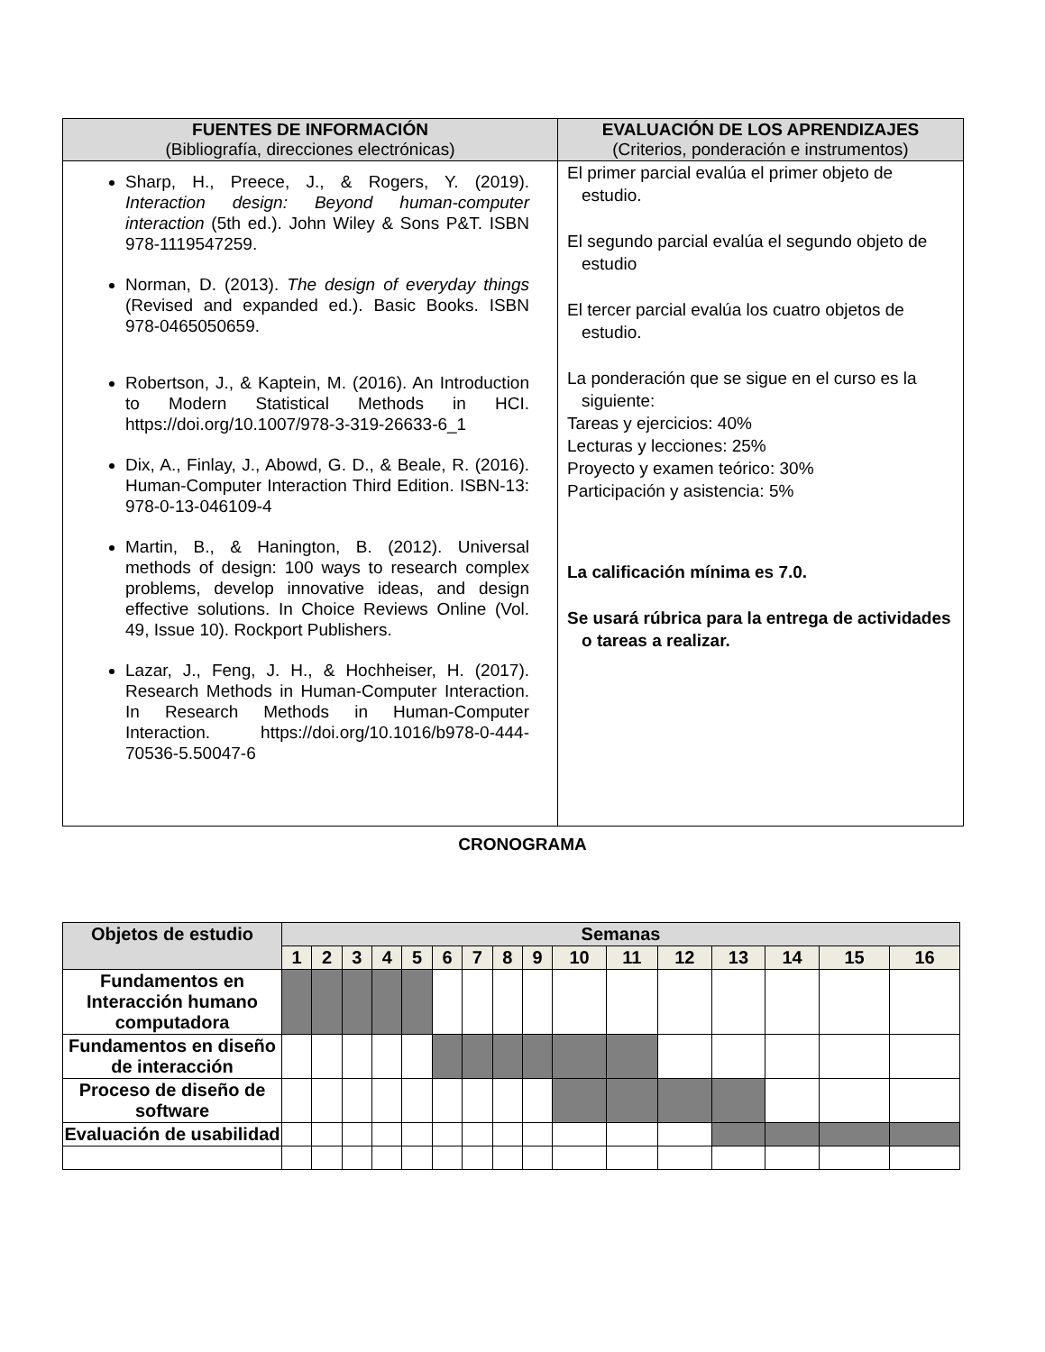| FUENTES DE INFORMACIÓN (Bibliografía, direcciones electrónicas) | EVALUACIÓN DE LOS APRENDIZAJES (Criterios, ponderación e instrumentos) |
| --- | --- |
| Sharp, H., Preece, J., & Rogers, Y. (2019). Interaction design: Beyond human-computer interaction (5th ed.). John Wiley & Sons P&T. ISBN 978-1119547259. Norman, D. (2013). The design of everyday things (Revised and expanded ed.). Basic Books. ISBN 978-0465050659. Robertson, J., & Kaptein, M. (2016). An Introduction to Modern Statistical Methods in HCI. https://doi.org/10.1007/978-3-319-26633-6_1 Dix, A., Finlay, J., Abowd, G. D., & Beale, R. (2016). Human-Computer Interaction Third Edition. ISBN-13: 978-0-13-046109-4 Martin, B., & Hanington, B. (2012). Universal methods of design: 100 ways to research complex problems, develop innovative ideas, and design effective solutions. In Choice Reviews Online (Vol. 49, Issue 10). Rockport Publishers. Lazar, J., Feng, J. H., & Hochheiser, H. (2017). Research Methods in Human-Computer Interaction. In Research Methods in Human-Computer Interaction. https://doi.org/10.1016/b978-0-444-70536-5.50047-6 | El primer parcial evalúa el primer objeto de estudio. El segundo parcial evalúa el segundo objeto de estudio El tercer parcial evalúa los cuatro objetos de estudio. La ponderación que se sigue en el curso es la siguiente: Tareas y ejercicios: 40% Lecturas y lecciones: 25% Proyecto y examen teórico: 30% Participación y asistencia: 5% La calificación mínima es 7.0. Se usará rúbrica para la entrega de actividades o tareas a realizar. |
CRONOGRAMA
| Objetos de estudio | Semanas | | | | | | | | | | | | | | | |
| --- | --- | --- | --- | --- | --- | --- | --- | --- | --- | --- | --- | --- | --- | --- | --- | --- |
| | 1 | 2 | 3 | 4 | 5 | 6 | 7 | 8 | 9 | 10 | 11 | 12 | 13 | 14 | 15 | 16 |
| Fundamentos en Interacción humano computadora | | | | | | | | | | | | | | | | |
| Fundamentos en diseño de interacción | | | | | | | | | | | | | | | | |
| Proceso de diseño de software | | | | | | | | | | | | | | | | |
| Evaluación de usabilidad | | | | | | | | | | | | | | | | |